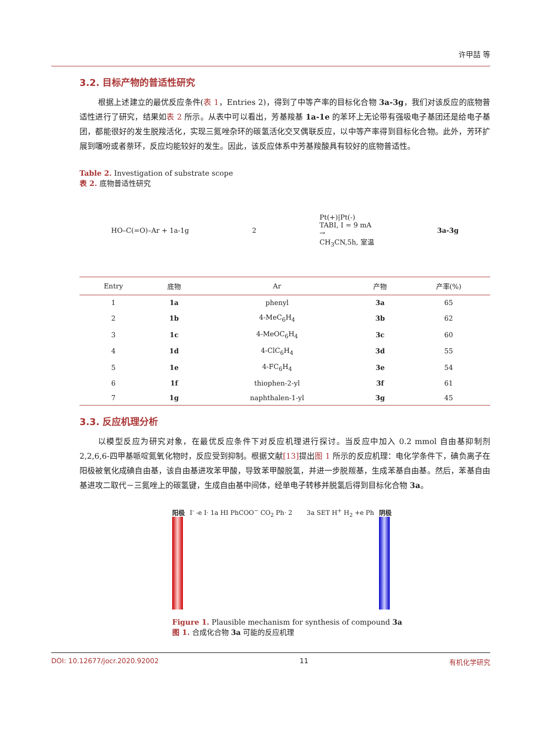许甲喆 等
3.2. 目标产物的普适性研究
根据上述建立的最优反应条件(表 1，Entries 2)，得到了中等产率的目标化合物 3a-3g，我们对该反应的底物普适性进行了研究，结果如表 2 所示。从表中可以看出，芳基羧基 1a-1e 的苯环上无论带有强吸电子基团还是给电子基团，都能很好的发生脱羧活化，实现三氮唑杂环的碳氢活化交叉偶联反应，以中等产率得到目标化合物。此外，芳环扩展到噻吩或者萘环，反应均能较好的发生。因此，该反应体系中芳基羧酸具有较好的底物普适性。
Table 2. Investigation of substrate scope
表 2. 底物普适性研究
HO–C(=O)–Ar + 1a-1g 2 Pt(+)|Pt(-)
TABI, I = 9 mA
→
CH<sub>3</sub>CN,5h, 室温 3a-3g
| Entry | 底物 | Ar | 产物 | 产率(%) |
| --- | --- | --- | --- | --- |
| 1 | 1a | phenyl | 3a | 65 |
| 2 | 1b | 4-MeC<sub>6</sub>H<sub>4</sub> | 3b | 62 |
| 3 | 1c | 4-MeOC<sub>6</sub>H<sub>4</sub> | 3c | 60 |
| 4 | 1d | 4-ClC<sub>6</sub>H<sub>4</sub> | 3d | 55 |
| 5 | 1e | 4-FC<sub>6</sub>H<sub>4</sub> | 3e | 54 |
| 6 | 1f | thiophen-2-yl | 3f | 61 |
| 7 | 1g | naphthalen-1-yl | 3g | 45 |
3.3. 反应机理分析
以模型反应为研究对象，在最优反应条件下对反应机理进行探讨。当反应中加入 0.2 mmol 自由基抑制剂 2,2,6,6-四甲基哌啶氮氧化物时，反应受到抑制。根据文献[13] 提出图 1 所示的反应机理：电化学条件下，碘负离子在阳极被氧化成碘自由基，该自由基进攻苯甲酸，导致苯甲酸脱氢，并进一步脱羰基，生成苯基自由基。然后，苯基自由基进攻二取代－三氮唑上的碳氢键，生成自由基中间体，经单电子转移并脱氢后得到目标化合物 3a。
阳极 I<sup>-</sup> -e I· 1a HI PhCOO<sup>−</sup> CO<sub>2</sub> Ph· 2
3a SET H<sup>+</sup> H<sub>2</sub> +e Ph 阴极
Figure 1. Plausible mechanism for synthesis of compound 3a
图 1. 合成化合物 3a 可能的反应机理
DOI: 10.12677/jocr.2020.92002 11 有机化学研究